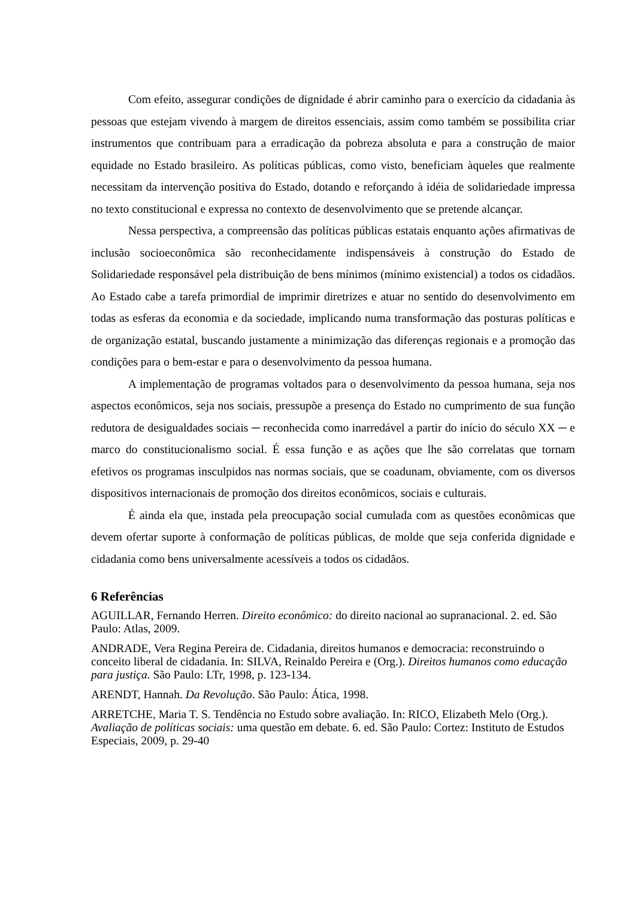Com efeito, assegurar condições de dignidade é abrir caminho para o exercício da cidadania às pessoas que estejam vivendo à margem de direitos essenciais, assim como também se possibilita criar instrumentos que contribuam para a erradicação da pobreza absoluta e para a construção de maior equidade no Estado brasileiro. As políticas públicas, como visto, beneficiam àqueles que realmente necessitam da intervenção positiva do Estado, dotando e reforçando à idéia de solidariedade impressa no texto constitucional e expressa no contexto de desenvolvimento que se pretende alcançar.
Nessa perspectiva, a compreensão das políticas públicas estatais enquanto ações afirmativas de inclusão socioeconômica são reconhecidamente indispensáveis à construção do Estado de Solidariedade responsável pela distribuição de bens mínimos (mínimo existencial) a todos os cidadãos. Ao Estado cabe a tarefa primordial de imprimir diretrizes e atuar no sentido do desenvolvimento em todas as esferas da economia e da sociedade, implicando numa transformação das posturas políticas e de organização estatal, buscando justamente a minimização das diferenças regionais e a promoção das condições para o bem-estar e para o desenvolvimento da pessoa humana.
A implementação de programas voltados para o desenvolvimento da pessoa humana, seja nos aspectos econômicos, seja nos sociais, pressupõe a presença do Estado no cumprimento de sua função redutora de desigualdades sociais ─ reconhecida como inarredável a partir do início do século XX ─ e marco do constitucionalismo social. É essa função e as ações que lhe são correlatas que tornam efetivos os programas insculpidos nas normas sociais, que se coadunam, obviamente, com os diversos dispositivos internacionais de promoção dos direitos econômicos, sociais e culturais.
É ainda ela que, instada pela preocupação social cumulada com as questões econômicas que devem ofertar suporte à conformação de políticas públicas, de molde que seja conferida dignidade e cidadania como bens universalmente acessíveis a todos os cidadãos.
6 Referências
AGUILLAR, Fernando Herren. Direito econômico: do direito nacional ao supranacional. 2. ed. São Paulo: Atlas, 2009.
ANDRADE, Vera Regina Pereira de. Cidadania, direitos humanos e democracia: reconstruindo o conceito liberal de cidadania. In: SILVA, Reinaldo Pereira e (Org.). Direitos humanos como educação para justiça. São Paulo: LTr, 1998, p. 123-134.
ARENDT, Hannah. Da Revolução. São Paulo: Ática, 1998.
ARRETCHE, Maria T. S. Tendência no Estudo sobre avaliação. In: RICO, Elizabeth Melo (Org.). Avaliação de políticas sociais: uma questão em debate. 6. ed. São Paulo: Cortez: Instituto de Estudos Especiais, 2009, p. 29-40